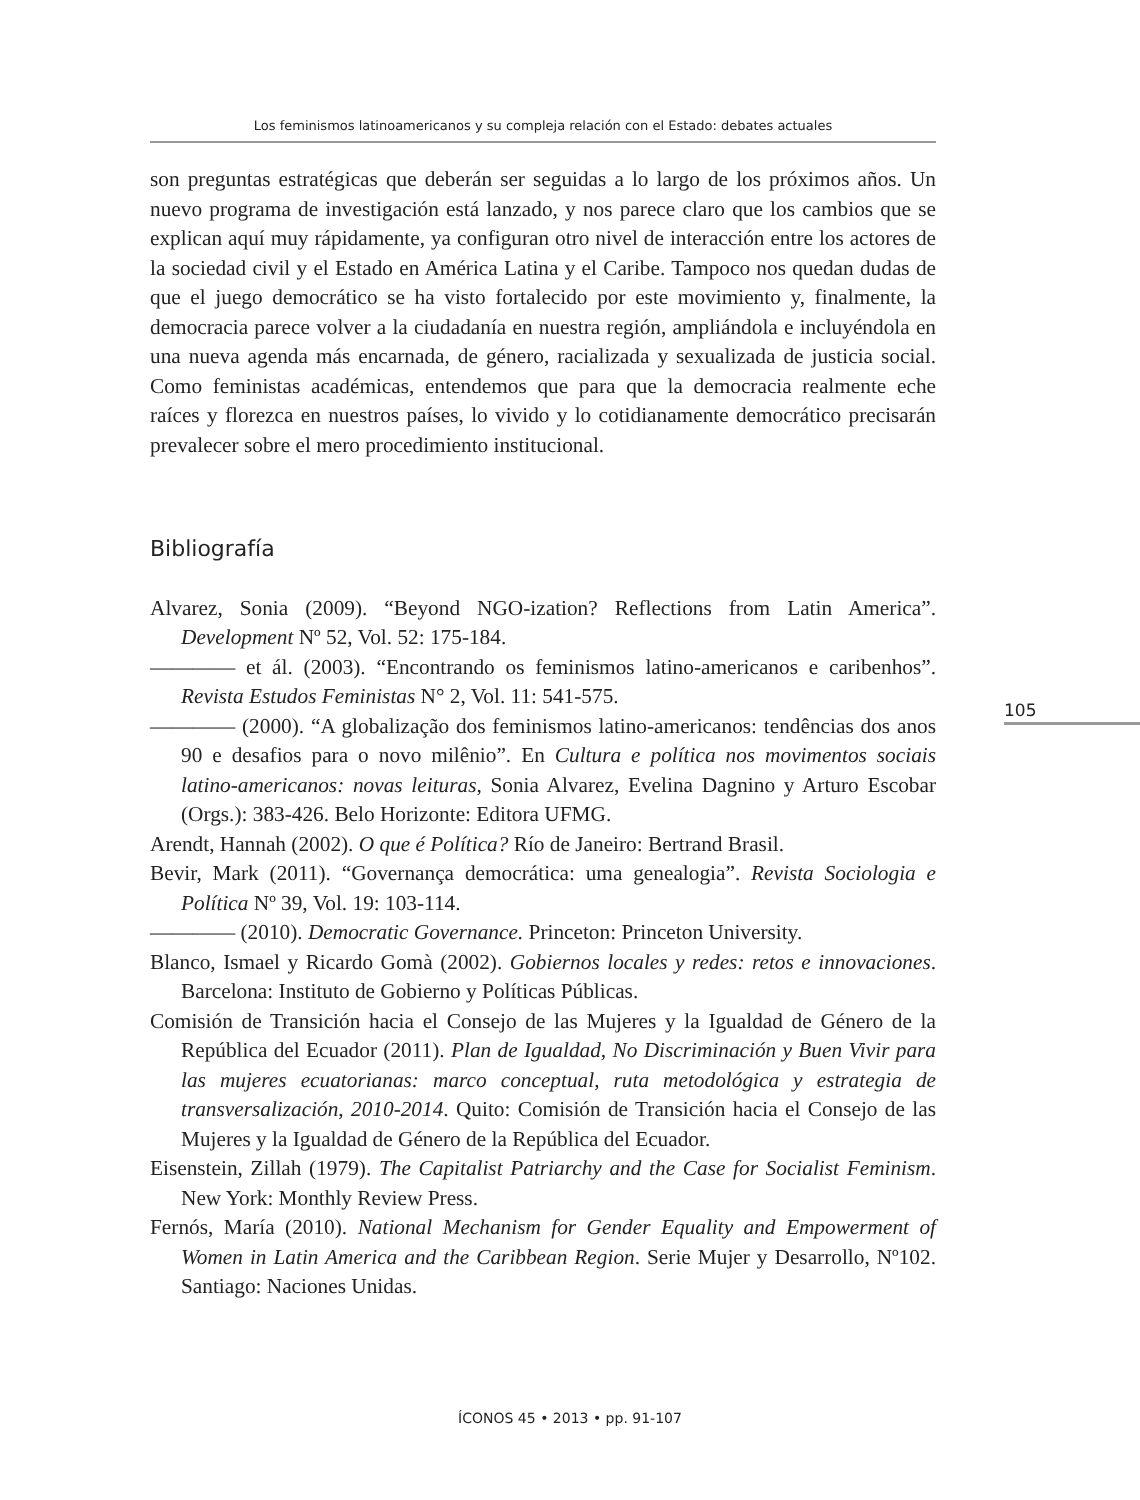Los feminismos latinoamericanos y su compleja relación con el Estado: debates actuales
son preguntas estratégicas que deberán ser seguidas a lo largo de los próximos años. Un nuevo programa de investigación está lanzado, y nos parece claro que los cambios que se explican aquí muy rápidamente, ya configuran otro nivel de interacción entre los actores de la sociedad civil y el Estado en América Latina y el Caribe. Tampoco nos quedan dudas de que el juego democrático se ha visto fortalecido por este movimiento y, finalmente, la democracia parece volver a la ciudadanía en nuestra región, ampliándola e incluyéndola en una nueva agenda más encarnada, de género, racializada y sexualizada de justicia social. Como feministas académicas, entendemos que para que la democracia realmente eche raíces y florezca en nuestros países, lo vivido y lo cotidianamente democrático precisarán prevalecer sobre el mero procedimiento institucional.
Bibliografía
Alvarez, Sonia (2009). “Beyond NGO-ization? Reflections from Latin America”. Development Nº 52, Vol. 52: 175-184.
———— et ál. (2003). “Encontrando os feminismos latino-americanos e caribenhos”. Revista Estudos Feministas N° 2, Vol. 11: 541-575.
———— (2000). “A globalização dos feminismos latino-americanos: tendências dos anos 90 e desafios para o novo milênio”. En Cultura e política nos movimentos sociais latino-americanos: novas leituras, Sonia Alvarez, Evelina Dagnino y Arturo Escobar (Orgs.): 383-426. Belo Horizonte: Editora UFMG.
Arendt, Hannah (2002). O que é Política? Río de Janeiro: Bertrand Brasil.
Bevir, Mark (2011). “Governança democrática: uma genealogia”. Revista Sociologia e Política Nº 39, Vol. 19: 103-114.
———— (2010). Democratic Governance. Princeton: Princeton University.
Blanco, Ismael y Ricardo Gomà (2002). Gobiernos locales y redes: retos e innovaciones. Barcelona: Instituto de Gobierno y Políticas Públicas.
Comisión de Transición hacia el Consejo de las Mujeres y la Igualdad de Género de la República del Ecuador (2011). Plan de Igualdad, No Discriminación y Buen Vivir para las mujeres ecuatorianas: marco conceptual, ruta metodológica y estrategia de transversalización, 2010-2014. Quito: Comisión de Transición hacia el Consejo de las Mujeres y la Igualdad de Género de la República del Ecuador.
Eisenstein, Zillah (1979). The Capitalist Patriarchy and the Case for Socialist Feminism. New York: Monthly Review Press.
Fernós, María (2010). National Mechanism for Gender Equality and Empowerment of Women in Latin America and the Caribbean Region. Serie Mujer y Desarrollo, Nº102. Santiago: Naciones Unidas.
105
ÍCONOS 45 • 2013 • pp. 91-107